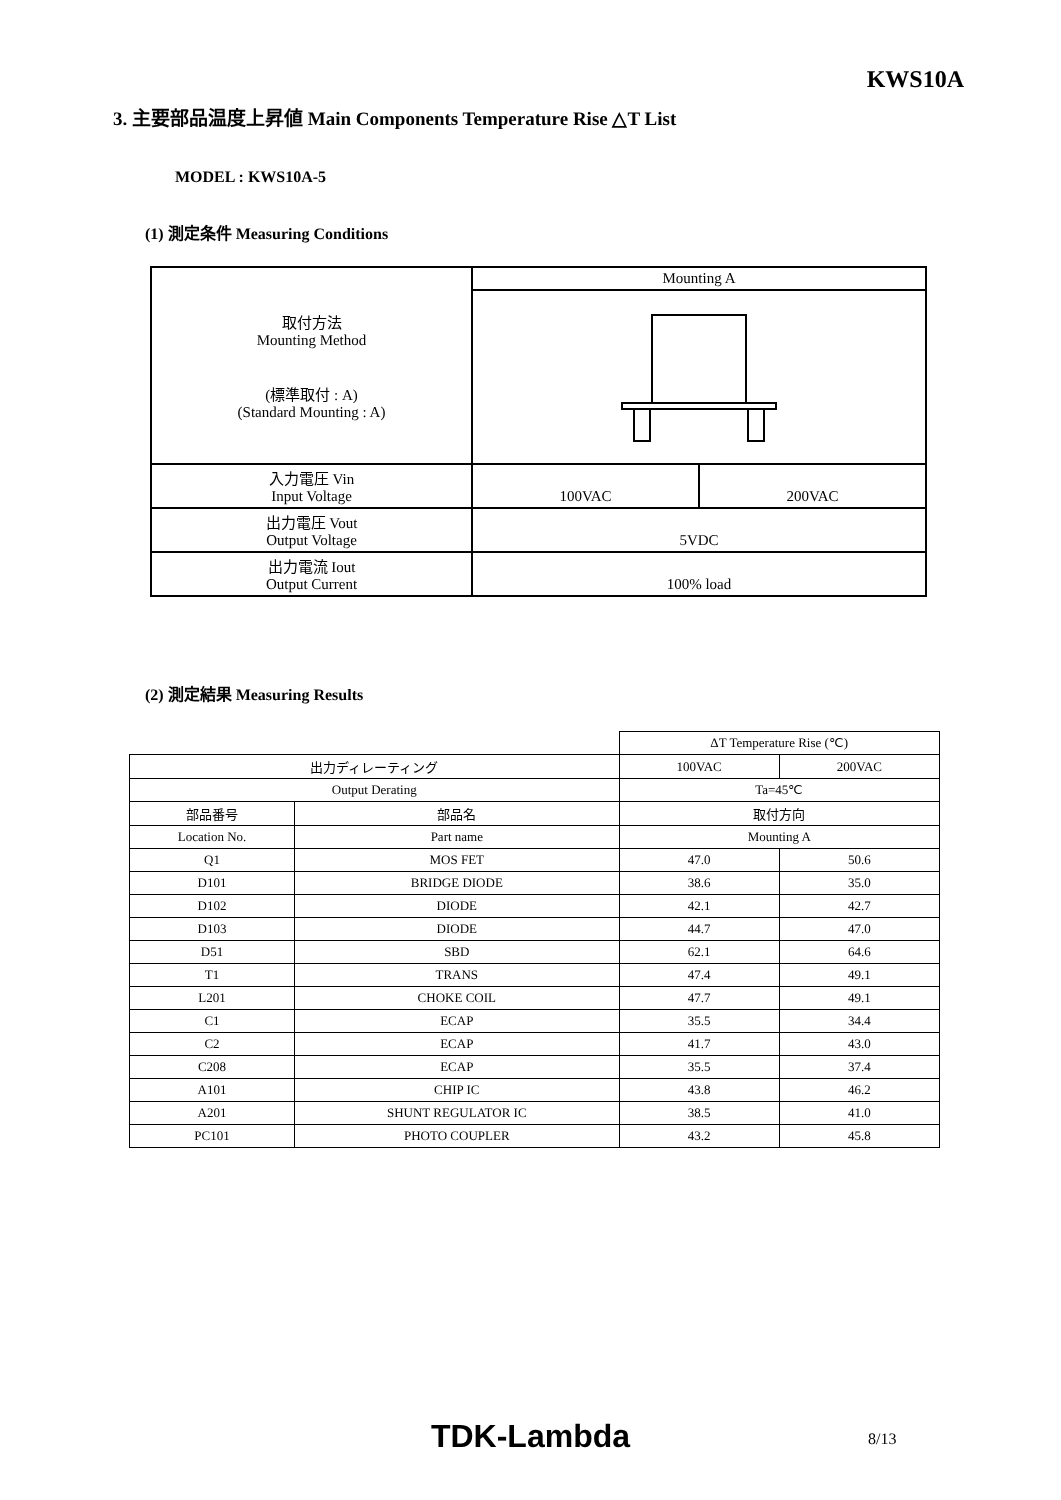KWS10A
3. 主要部品温度上昇値 Main Components Temperature Rise △T List
MODEL : KWS10A-5
(1) 測定条件 Measuring Conditions
| 取付方法 Mounting Method (標準取付 : A) (Standard Mounting : A) | Mounting A | |
| 入力電圧 Vin Input Voltage | 100VAC | 200VAC |
| 出力電圧 Vout Output Voltage | 5VDC | |
| 出力電流 Iout Output Current | 100% load | |
(2) 測定結果 Measuring Results
| | | ΔT Temperature Rise (℃) | |
| 出力ディレーティング | | 100VAC | 200VAC |
| Output Derating | | Ta=45℃ | |
| 部品番号 | 部品名 | 取付方向 | |
| Location No. | Part name | Mounting A | |
| Q1 | MOS FET | 47.0 | 50.6 |
| D101 | BRIDGE DIODE | 38.6 | 35.0 |
| D102 | DIODE | 42.1 | 42.7 |
| D103 | DIODE | 44.7 | 47.0 |
| D51 | SBD | 62.1 | 64.6 |
| T1 | TRANS | 47.4 | 49.1 |
| L201 | CHOKE COIL | 47.7 | 49.1 |
| C1 | ECAP | 35.5 | 34.4 |
| C2 | ECAP | 41.7 | 43.0 |
| C208 | ECAP | 35.5 | 37.4 |
| A101 | CHIP IC | 43.8 | 46.2 |
| A201 | SHUNT REGULATOR IC | 38.5 | 41.0 |
| PC101 | PHOTO COUPLER | 43.2 | 45.8 |
TDK-Lambda 8/13